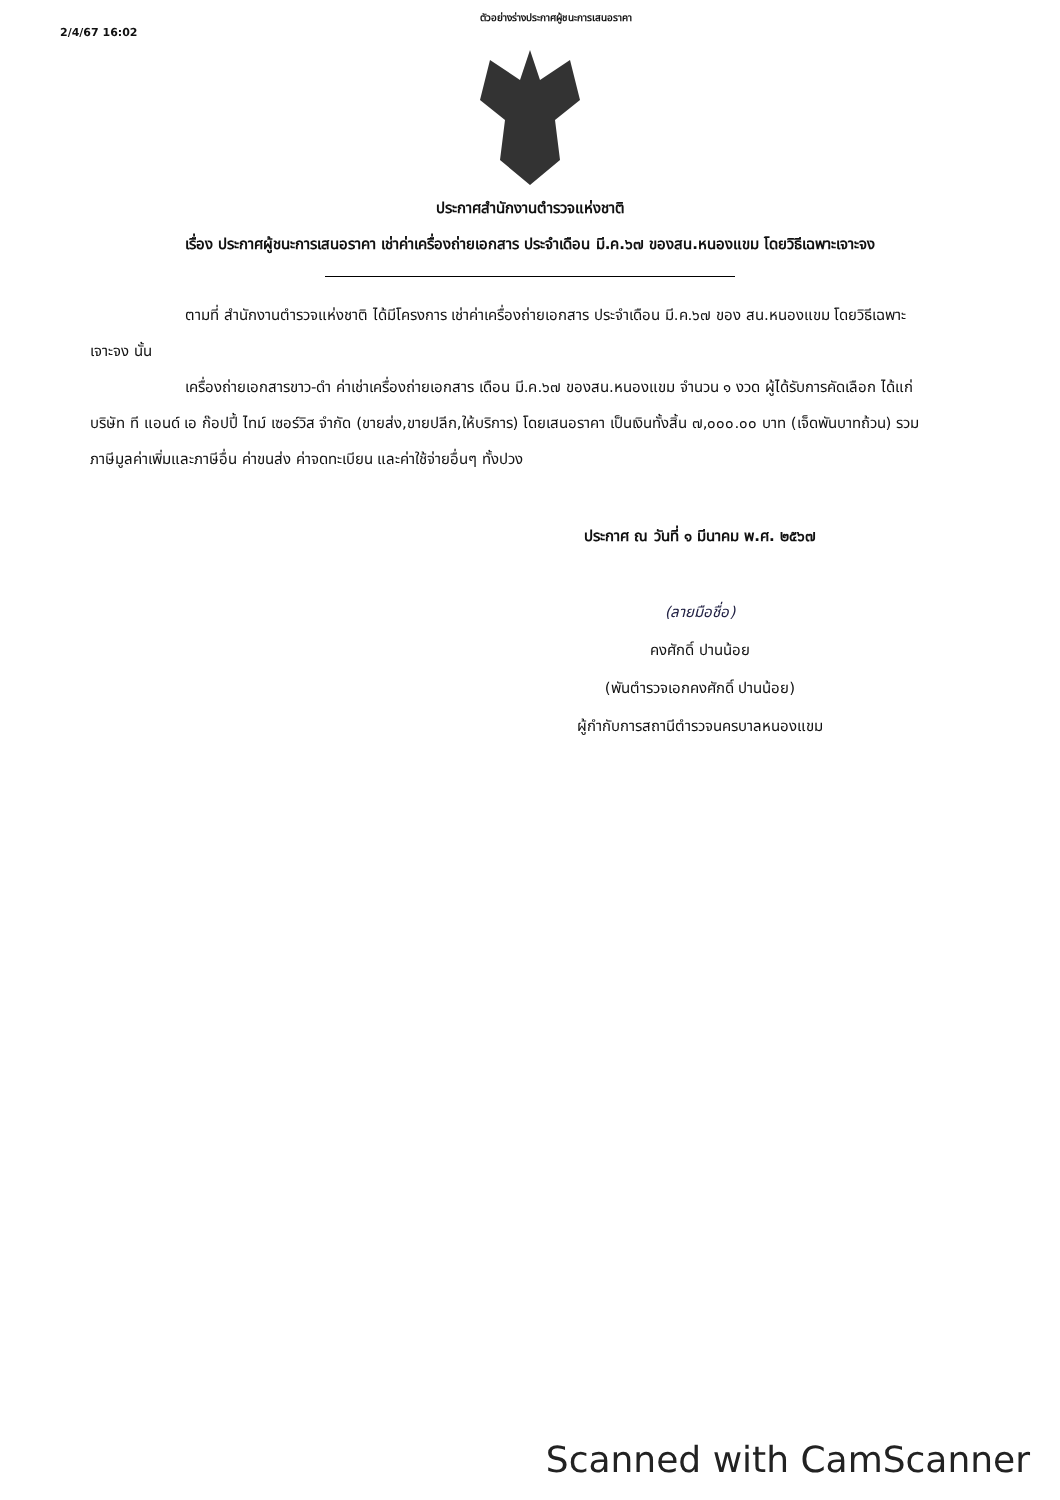2/4/67 16:02
ตัวอย่างร่างประกาศผู้ชนะการเสนอราคา
ประกาศสำนักงานตำรวจแห่งชาติ
เรื่อง ประกาศผู้ชนะการเสนอราคา เช่าค่าเครื่องถ่ายเอกสาร ประจำเดือน มี.ค.๖๗ ของสน.หนองแขม โดยวิธีเฉพาะเจาะจง
ตามที่ สำนักงานตำรวจแห่งชาติ ได้มีโครงการ เช่าค่าเครื่องถ่ายเอกสาร ประจำเดือน มี.ค.๖๗ ของ สน.หนองแขม โดยวิธีเฉพาะเจาะจง นั้น
เครื่องถ่ายเอกสารขาว-ดำ ค่าเช่าเครื่องถ่ายเอกสาร เดือน มี.ค.๖๗ ของสน.หนองแขม จำนวน ๑ งวด ผู้ได้รับการคัดเลือก ได้แก่ บริษัท ที แอนด์ เอ ก๊อปปี้ ไทม์ เซอร์วิส จำกัด (ขายส่ง,ขายปลีก,ให้บริการ) โดยเสนอราคา เป็นเงินทั้งสิ้น ๗,๐๐๐.๐๐ บาท (เจ็ดพันบาทถ้วน) รวมภาษีมูลค่าเพิ่มและภาษีอื่น ค่าขนส่ง ค่าจดทะเบียน และค่าใช้จ่ายอื่นๆ ทั้งปวง
ประกาศ ณ วันที่ ๑ มีนาคม พ.ศ. ๒๕๖๗
(ลายมือชื่อ)
คงศักดิ์ ปานน้อย
(พันตำรวจเอกคงศักดิ์ ปานน้อย)
ผู้กำกับการสถานีตำรวจนครบาลหนองแขม
Scanned with CamScanner